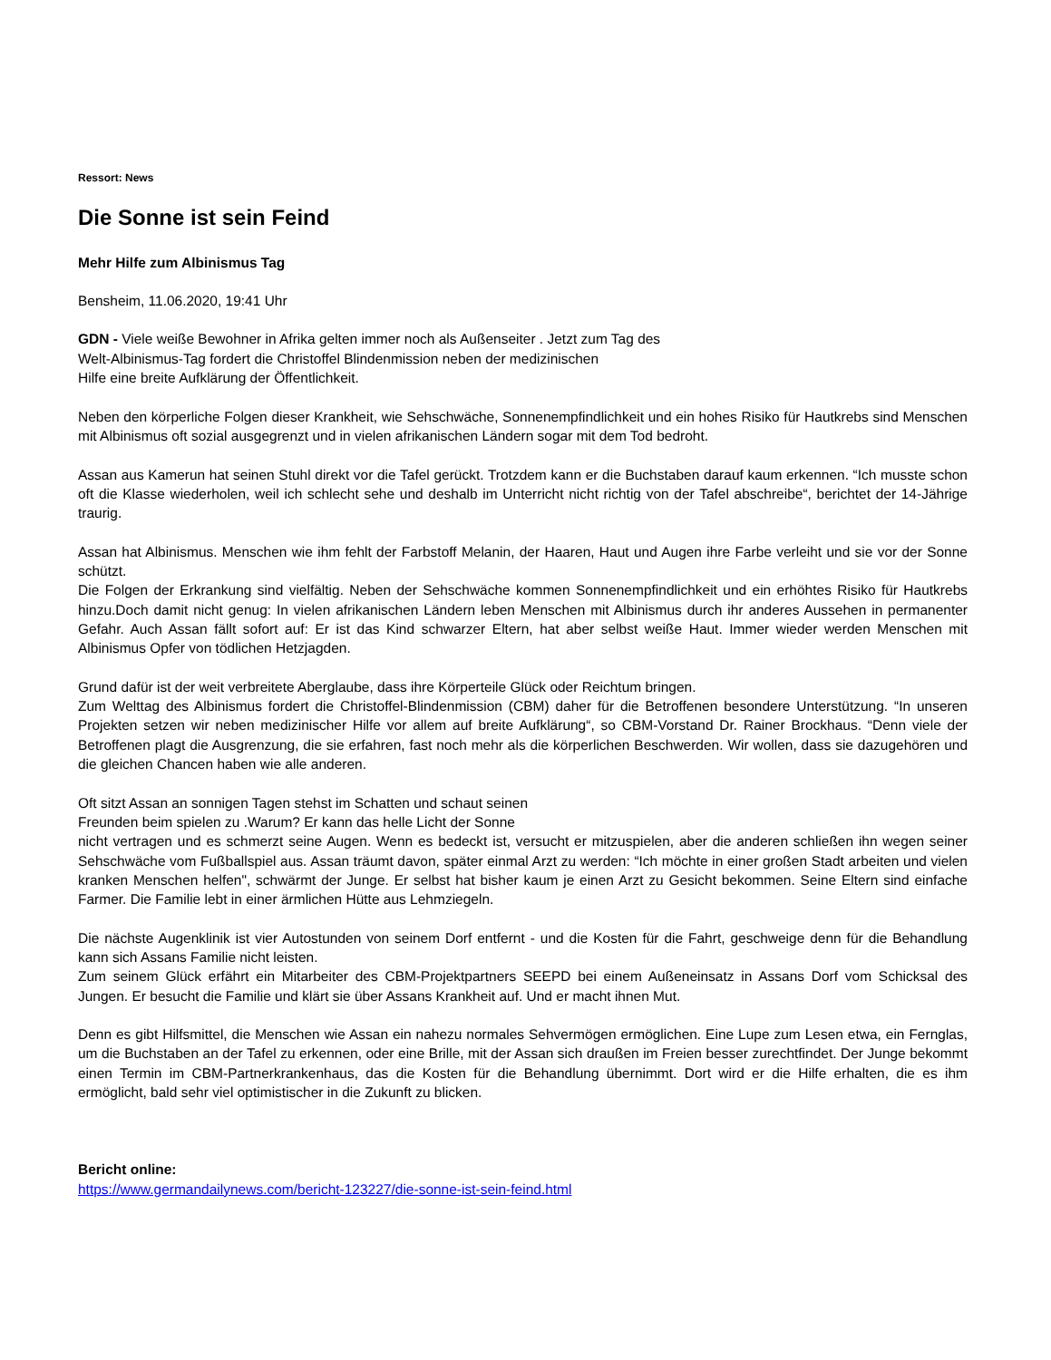Ressort: News
Die Sonne ist sein Feind
Mehr Hilfe zum Albinismus Tag
Bensheim, 11.06.2020, 19:41 Uhr
GDN - Viele weiße Bewohner in Afrika gelten immer noch als Außenseiter . Jetzt zum Tag des
Welt-Albinismus-Tag fordert die Christoffel Blindenmission neben der medizinischen
Hilfe eine breite Aufklärung der Öffentlichkeit.
Neben den körperliche Folgen dieser Krankheit, wie Sehschwäche, Sonnenempfindlichkeit und ein hohes Risiko für Hautkrebs sind Menschen mit Albinismus oft sozial ausgegrenzt und in vielen afrikanischen Ländern sogar mit dem Tod bedroht.
Assan aus Kamerun hat seinen Stuhl direkt vor die Tafel gerückt. Trotzdem kann er die Buchstaben darauf kaum erkennen. “Ich musste schon oft die Klasse wiederholen, weil ich schlecht sehe und deshalb im Unterricht nicht richtig von der Tafel abschreibe“, berichtet der 14-Jährige traurig.
Assan hat Albinismus. Menschen wie ihm fehlt der Farbstoff Melanin, der Haaren, Haut und Augen ihre Farbe verleiht und sie vor der Sonne schützt.
Die Folgen der Erkrankung sind vielfältig. Neben der Sehschwäche kommen Sonnenempfindlichkeit und ein erhöhtes Risiko für Hautkrebs hinzu.Doch damit nicht genug: In vielen afrikanischen Ländern leben Menschen mit Albinismus durch ihr anderes Aussehen in permanenter Gefahr. Auch Assan fällt sofort auf: Er ist das Kind schwarzer Eltern, hat aber selbst weiße Haut. Immer wieder werden Menschen mit Albinismus Opfer von tödlichen Hetzjagden.
Grund dafür ist der weit verbreitete Aberglaube, dass ihre Körperteile Glück oder Reichtum bringen.
Zum Welttag des Albinismus fordert die Christoffel-Blindenmission (CBM) daher für die Betroffenen besondere Unterstützung. “In unseren Projekten setzen wir neben medizinischer Hilfe vor allem auf breite Aufklärung“, so CBM-Vorstand Dr. Rainer Brockhaus. “Denn viele der Betroffenen plagt die Ausgrenzung, die sie erfahren, fast noch mehr als die körperlichen Beschwerden. Wir wollen, dass sie dazugehören und die gleichen Chancen haben wie alle anderen.
Oft sitzt Assan an sonnigen Tagen stehst im Schatten und schaut seinen
Freunden beim spielen zu .Warum? Er kann das helle Licht der Sonne
nicht vertragen und es schmerzt seine Augen. Wenn es bedeckt ist, versucht er mitzuspielen, aber die anderen schließen ihn wegen seiner Sehschwäche vom Fußballspiel aus. Assan träumt davon, später einmal Arzt zu werden: “Ich möchte in einer großen Stadt arbeiten und vielen kranken Menschen helfen", schwärmt der Junge. Er selbst hat bisher kaum je einen Arzt zu Gesicht bekommen. Seine Eltern sind einfache Farmer. Die Familie lebt in einer ärmlichen Hütte aus Lehmziegeln.
Die nächste Augenklinik ist vier Autostunden von seinem Dorf entfernt - und die Kosten für die Fahrt, geschweige denn für die Behandlung kann sich Assans Familie nicht leisten.
Zum seinem Glück erfährt ein Mitarbeiter des CBM-Projektpartners SEEPD bei einem Außeneinsatz in Assans Dorf vom Schicksal des Jungen. Er besucht die Familie und klärt sie über Assans Krankheit auf. Und er macht ihnen Mut.
Denn es gibt Hilfsmittel, die Menschen wie Assan ein nahezu normales Sehvermögen ermöglichen. Eine Lupe zum Lesen etwa, ein Fernglas, um die Buchstaben an der Tafel zu erkennen, oder eine Brille, mit der Assan sich draußen im Freien besser zurechtfindet. Der Junge bekommt einen Termin im CBM-Partnerkrankenhaus, das die Kosten für die Behandlung übernimmt. Dort wird er die Hilfe erhalten, die es ihm ermöglicht, bald sehr viel optimistischer in die Zukunft zu blicken.
Bericht online:
https://www.germandailynews.com/bericht-123227/die-sonne-ist-sein-feind.html